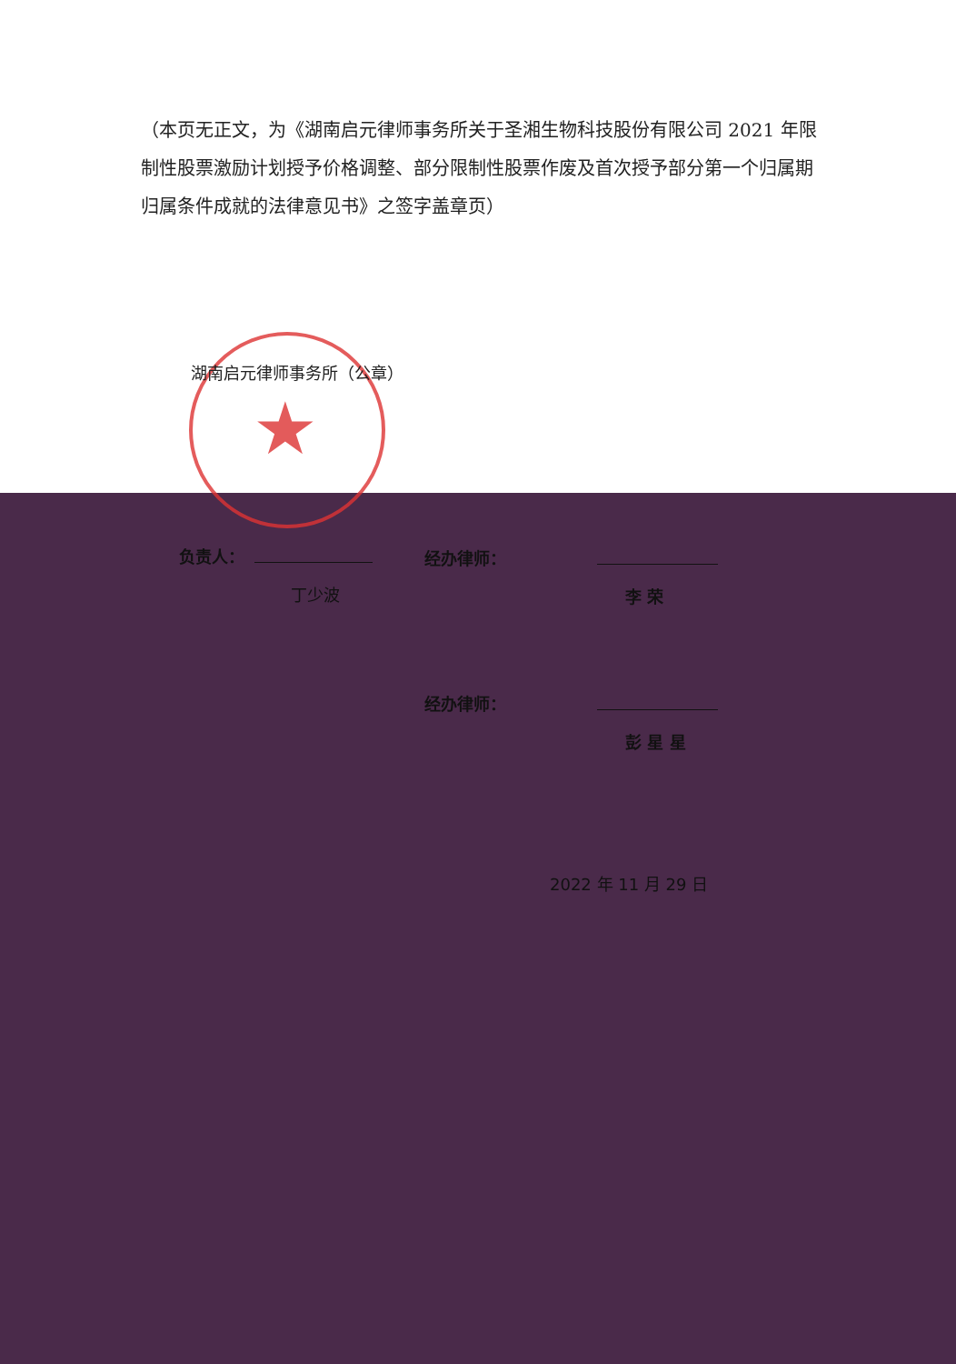★
（本页无正文，为《湖南启元律师事务所关于圣湘生物科技股份有限公司 2021 年限制性股票激励计划授予价格调整、部分限制性股票作废及首次授予部分第一个归属期归属条件成就的法律意见书》之签字盖章页）
湖南启元律师事务所（公章）
负责人：
丁少波
经办律师：
李 荣
经办律师：
彭 星 星
2022 年 11 月 29 日